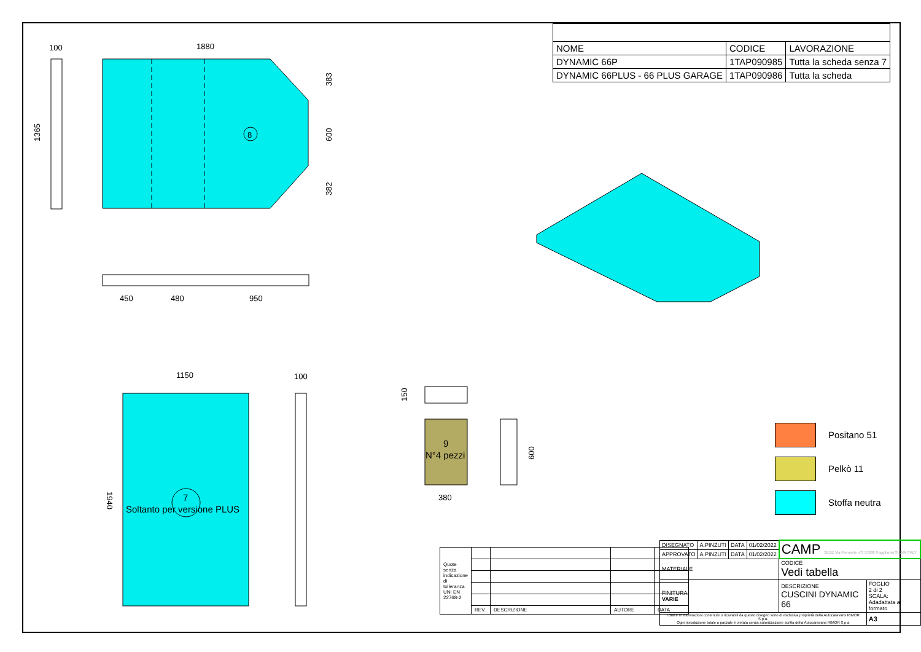| NOME | CODICE | LAVORAZIONE |
| --- | --- | --- |
| DYNAMIC 66P | 1TAP090985 | Tutta la scheda senza 7 |
| DYNAMIC 66PLUS - 66 PLUS GARAGE | 1TAP090986 | Tutta la scheda |
100
1365
8
1880
383
600
382
450
480
950
1150
1940
7
Soltanto per versione PLUS
100
150
9
N°4 pezzi
380
600
Positano 51
Pelkò 11
Stoffa neutra
| Quote senza indicazione di tolleranza UNI EN 22768-2 | | | | |
| | REV. | DESCRIZIONE | AUTORE | DATA |
| DISEGNATO | A.PINZUTI | DATA | 01/02/2022 | CAMP SEDE Via Piemonte n°3 53036 Poggibonsi SIENA ITALY | |
| APPROVATO | A.PINZUTI | DATA | 01/02/2022 | | |
| MATERIALE | | | | CODICE Vedi tabella | |
| FINITURA VARIE | | | | DESCRIZIONE CUSCINI DYNAMIC 66 | FOGLIO 2 di 2 SCALA: Adadattata al formato |
| I dati e le informazioni contenute o ricavabili da questo disegno sono di esclusiva proprietà della Autocaravans RIMOR S.p.a. Ogni riproduzione totale o parziale è vietata senza autorizzazione scritta della Autocaravans RIMOR S.p.a | | | | | A3 |